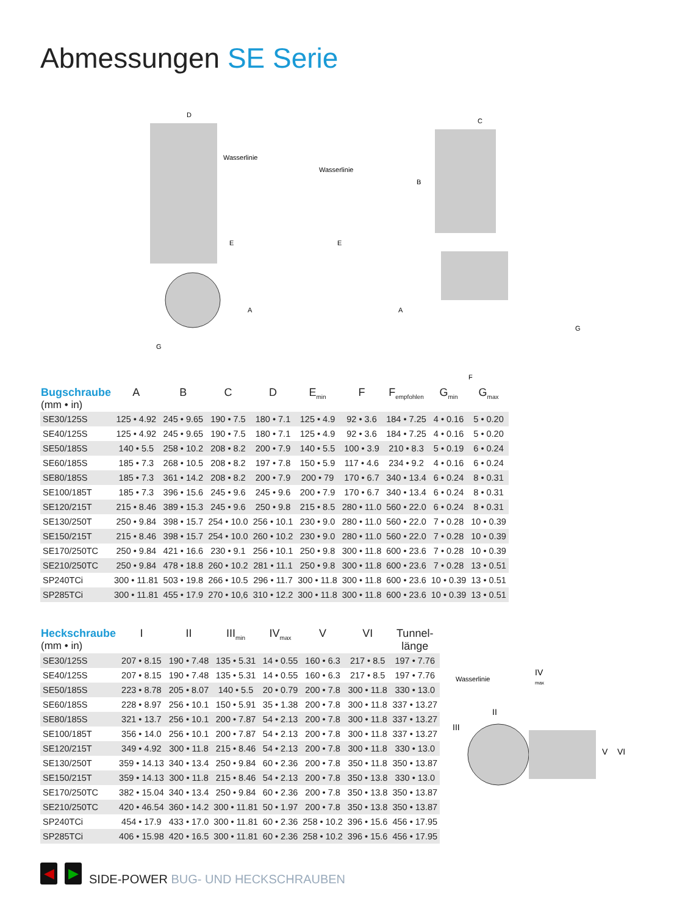Abmessungen SE Serie
D
Wasserlinie
E
A
G
C
Wasserlinie
B
E
A
F
G
| Bugschraube (mm • in) | A | B | C | D | E<sub>min</sub> | F | F<sub>empfohlen</sub> | G<sub>min</sub> | G<sub>max</sub> |
| --- | --- | --- | --- | --- | --- | --- | --- | --- | --- |
| SE30/125S | 125 • 4.92 | 245 • 9.65 | 190 • 7.5 | 180 • 7.1 | 125 • 4.9 | 92 • 3.6 | 184 • 7.25 | 4 • 0.16 | 5 • 0.20 |
| SE40/125S | 125 • 4.92 | 245 • 9.65 | 190 • 7.5 | 180 • 7.1 | 125 • 4.9 | 92 • 3.6 | 184 • 7.25 | 4 • 0.16 | 5 • 0.20 |
| SE50/185S | 140 • 5.5 | 258 • 10.2 | 208 • 8.2 | 200 • 7.9 | 140 • 5.5 | 100 • 3.9 | 210 • 8.3 | 5 • 0.19 | 6 • 0.24 |
| SE60/185S | 185 • 7.3 | 268 • 10.5 | 208 • 8.2 | 197 • 7.8 | 150 • 5.9 | 117 • 4.6 | 234 • 9.2 | 4 • 0.16 | 6 • 0.24 |
| SE80/185S | 185 • 7.3 | 361 • 14.2 | 208 • 8.2 | 200 • 7.9 | 200 • 79 | 170 • 6.7 | 340 • 13.4 | 6 • 0.24 | 8 • 0.31 |
| SE100/185T | 185 • 7.3 | 396 • 15.6 | 245 • 9.6 | 245 • 9.6 | 200 • 7.9 | 170 • 6.7 | 340 • 13.4 | 6 • 0.24 | 8 • 0.31 |
| SE120/215T | 215 • 8.46 | 389 • 15.3 | 245 • 9.6 | 250 • 9.8 | 215 • 8.5 | 280 • 11.0 | 560 • 22.0 | 6 • 0.24 | 8 • 0.31 |
| SE130/250T | 250 • 9.84 | 398 • 15.7 | 254 • 10.0 | 256 • 10.1 | 230 • 9.0 | 280 • 11.0 | 560 • 22.0 | 7 • 0.28 | 10 • 0.39 |
| SE150/215T | 215 • 8.46 | 398 • 15.7 | 254 • 10.0 | 260 • 10.2 | 230 • 9.0 | 280 • 11.0 | 560 • 22.0 | 7 • 0.28 | 10 • 0.39 |
| SE170/250TC | 250 • 9.84 | 421 • 16.6 | 230 • 9.1 | 256 • 10.1 | 250 • 9.8 | 300 • 11.8 | 600 • 23.6 | 7 • 0.28 | 10 • 0.39 |
| SE210/250TC | 250 • 9.84 | 478 • 18.8 | 260 • 10.2 | 281 • 11.1 | 250 • 9.8 | 300 • 11.8 | 600 • 23.6 | 7 • 0.28 | 13 • 0.51 |
| SP240TCi | 300 • 11.81 | 503 • 19.8 | 266 • 10.5 | 296 • 11.7 | 300 • 11.8 | 300 • 11.8 | 600 • 23.6 | 10 • 0.39 | 13 • 0.51 |
| SP285TCi | 300 • 11.81 | 455 • 17.9 | 270 • 10,6 | 310 • 12.2 | 300 • 11.8 | 300 • 11.8 | 600 • 23.6 | 10 • 0.39 | 13 • 0.51 |
| Heckschraube (mm • in) | I | II | III<sub>min</sub> | IV<sub>max</sub> | V | VI | Tunnel- länge |
| --- | --- | --- | --- | --- | --- | --- | --- |
| SE30/125S | 207 • 8.15 | 190 • 7.48 | 135 • 5.31 | 14 • 0.55 | 160 • 6.3 | 217 • 8.5 | 197 • 7.76 |
| SE40/125S | 207 • 8.15 | 190 • 7.48 | 135 • 5.31 | 14 • 0.55 | 160 • 6.3 | 217 • 8.5 | 197 • 7.76 |
| SE50/185S | 223 • 8.78 | 205 • 8.07 | 140 • 5.5 | 20 • 0.79 | 200 • 7.8 | 300 • 11.8 | 330 • 13.0 |
| SE60/185S | 228 • 8.97 | 256 • 10.1 | 150 • 5.91 | 35 • 1.38 | 200 • 7.8 | 300 • 11.8 | 337 • 13.27 |
| SE80/185S | 321 • 13.7 | 256 • 10.1 | 200 • 7.87 | 54 • 2.13 | 200 • 7.8 | 300 • 11.8 | 337 • 13.27 |
| SE100/185T | 356 • 14.0 | 256 • 10.1 | 200 • 7.87 | 54 • 2.13 | 200 • 7.8 | 300 • 11.8 | 337 • 13.27 |
| SE120/215T | 349 • 4.92 | 300 • 11.8 | 215 • 8.46 | 54 • 2.13 | 200 • 7.8 | 300 • 11.8 | 330 • 13.0 |
| SE130/250T | 359 • 14.13 | 340 • 13.4 | 250 • 9.84 | 60 • 2.36 | 200 • 7.8 | 350 • 11.8 | 350 • 13.87 |
| SE150/215T | 359 • 14.13 | 300 • 11.8 | 215 • 8.46 | 54 • 2.13 | 200 • 7.8 | 350 • 13.8 | 330 • 13.0 |
| SE170/250TC | 382 • 15.04 | 340 • 13.4 | 250 • 9.84 | 60 • 2.36 | 200 • 7.8 | 350 • 13.8 | 350 • 13.87 |
| SE210/250TC | 420 • 46.54 | 360 • 14.2 | 300 • 11.81 | 50 • 1.97 | 200 • 7.8 | 350 • 13.8 | 350 • 13.87 |
| SP240TCi | 454 • 17.9 | 433 • 17.0 | 300 • 11.81 | 60 • 2.36 | 258 • 10.2 | 396 • 15.6 | 456 • 17.95 |
| SP285TCi | 406 • 15.98 | 420 • 16.5 | 300 • 11.81 | 60 • 2.36 | 258 • 10.2 | 396 • 15.6 | 456 • 17.95 |
Wasserlinie
IV
max
II
III
V
VI
◀ ▶
SIDE-POWER BUG- UND HECKSCHRAUBEN